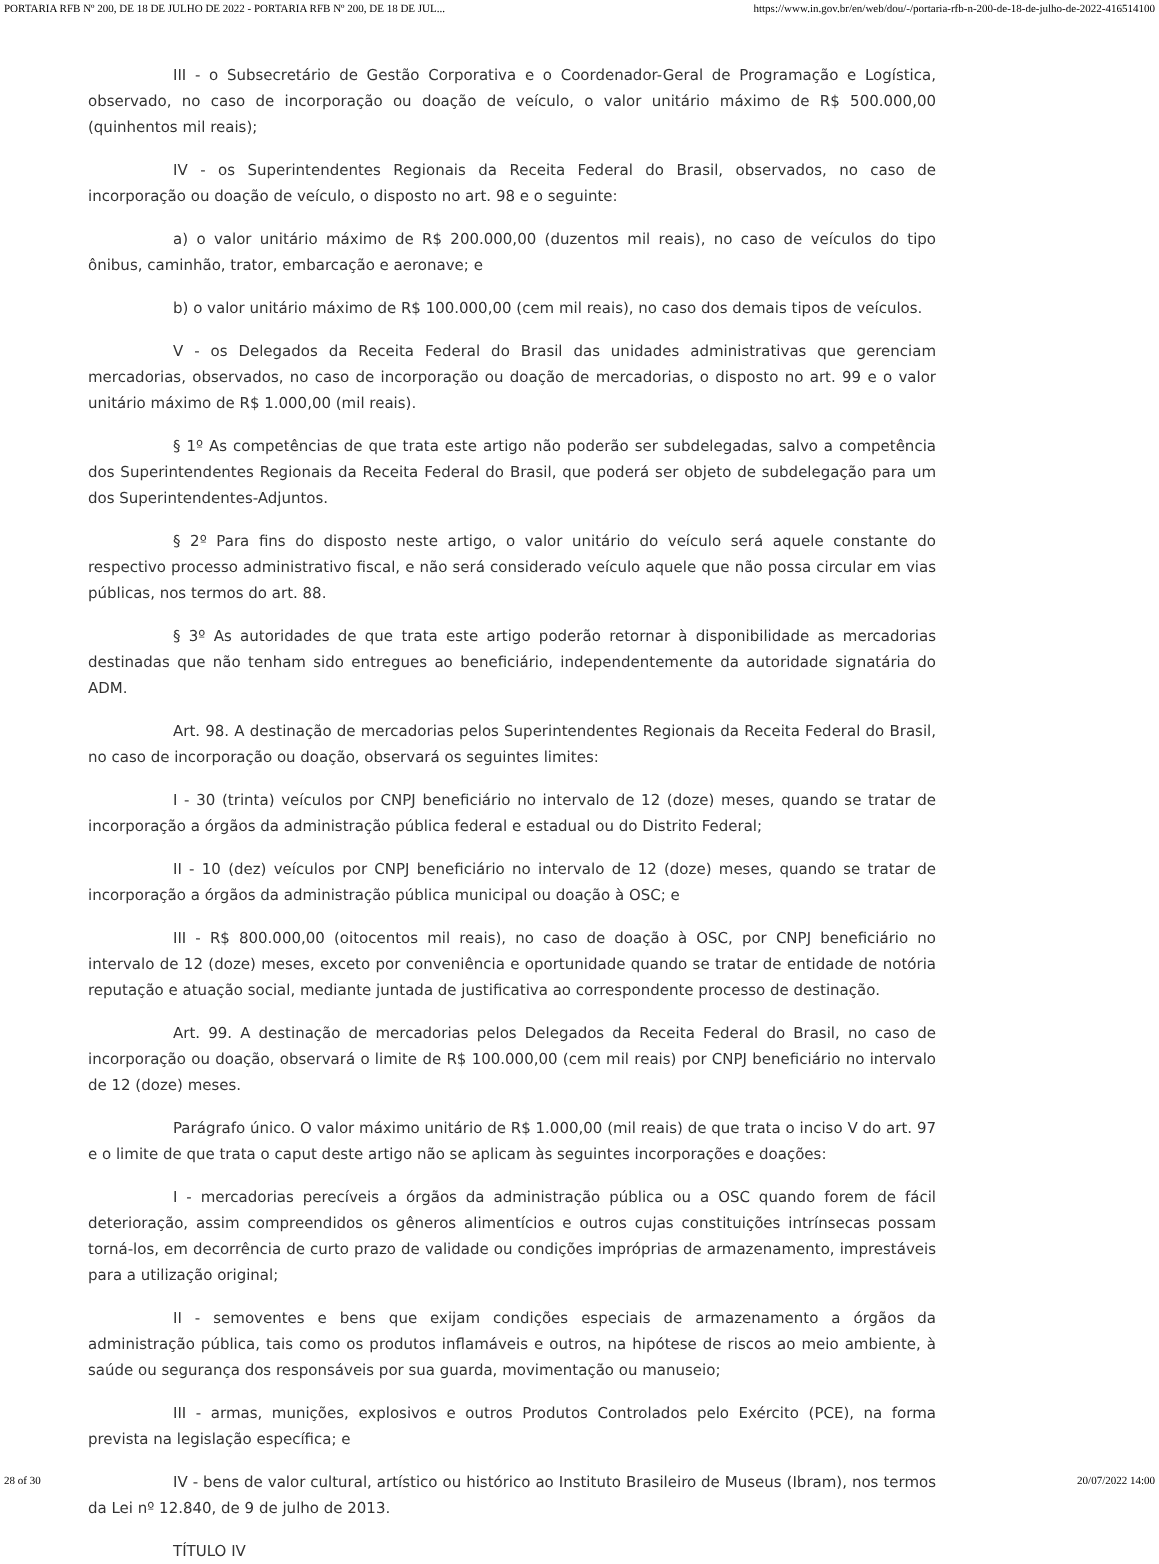PORTARIA RFB Nº 200, DE 18 DE JULHO DE 2022 - PORTARIA RFB Nº 200, DE 18 DE JUL... https://www.in.gov.br/en/web/dou/-/portaria-rfb-n-200-de-18-de-julho-de-2022-416514100
III - o Subsecretário de Gestão Corporativa e o Coordenador-Geral de Programação e Logística, observado, no caso de incorporação ou doação de veículo, o valor unitário máximo de R$ 500.000,00 (quinhentos mil reais);
IV - os Superintendentes Regionais da Receita Federal do Brasil, observados, no caso de incorporação ou doação de veículo, o disposto no art. 98 e o seguinte:
a) o valor unitário máximo de R$ 200.000,00 (duzentos mil reais), no caso de veículos do tipo ônibus, caminhão, trator, embarcação e aeronave; e
b) o valor unitário máximo de R$ 100.000,00 (cem mil reais), no caso dos demais tipos de veículos.
V - os Delegados da Receita Federal do Brasil das unidades administrativas que gerenciam mercadorias, observados, no caso de incorporação ou doação de mercadorias, o disposto no art. 99 e o valor unitário máximo de R$ 1.000,00 (mil reais).
§ 1º As competências de que trata este artigo não poderão ser subdelegadas, salvo a competência dos Superintendentes Regionais da Receita Federal do Brasil, que poderá ser objeto de subdelegação para um dos Superintendentes-Adjuntos.
§ 2º Para fins do disposto neste artigo, o valor unitário do veículo será aquele constante do respectivo processo administrativo fiscal, e não será considerado veículo aquele que não possa circular em vias públicas, nos termos do art. 88.
§ 3º As autoridades de que trata este artigo poderão retornar à disponibilidade as mercadorias destinadas que não tenham sido entregues ao beneficiário, independentemente da autoridade signatária do ADM.
Art. 98. A destinação de mercadorias pelos Superintendentes Regionais da Receita Federal do Brasil, no caso de incorporação ou doação, observará os seguintes limites:
I - 30 (trinta) veículos por CNPJ beneficiário no intervalo de 12 (doze) meses, quando se tratar de incorporação a órgãos da administração pública federal e estadual ou do Distrito Federal;
II - 10 (dez) veículos por CNPJ beneficiário no intervalo de 12 (doze) meses, quando se tratar de incorporação a órgãos da administração pública municipal ou doação à OSC; e
III - R$ 800.000,00 (oitocentos mil reais), no caso de doação à OSC, por CNPJ beneficiário no intervalo de 12 (doze) meses, exceto por conveniência e oportunidade quando se tratar de entidade de notória reputação e atuação social, mediante juntada de justificativa ao correspondente processo de destinação.
Art. 99. A destinação de mercadorias pelos Delegados da Receita Federal do Brasil, no caso de incorporação ou doação, observará o limite de R$ 100.000,00 (cem mil reais) por CNPJ beneficiário no intervalo de 12 (doze) meses.
Parágrafo único. O valor máximo unitário de R$ 1.000,00 (mil reais) de que trata o inciso V do art. 97 e o limite de que trata o caput deste artigo não se aplicam às seguintes incorporações e doações:
I - mercadorias perecíveis a órgãos da administração pública ou a OSC quando forem de fácil deterioração, assim compreendidos os gêneros alimentícios e outros cujas constituições intrínsecas possam torná-los, em decorrência de curto prazo de validade ou condições impróprias de armazenamento, imprestáveis para a utilização original;
II - semoventes e bens que exijam condições especiais de armazenamento a órgãos da administração pública, tais como os produtos inflamáveis e outros, na hipótese de riscos ao meio ambiente, à saúde ou segurança dos responsáveis por sua guarda, movimentação ou manuseio;
III - armas, munições, explosivos e outros Produtos Controlados pelo Exército (PCE), na forma prevista na legislação específica; e
IV - bens de valor cultural, artístico ou histórico ao Instituto Brasileiro de Museus (Ibram), nos termos da Lei nº 12.840, de 9 de julho de 2013.
TÍTULO IV
28 of 30 20/07/2022 14:00